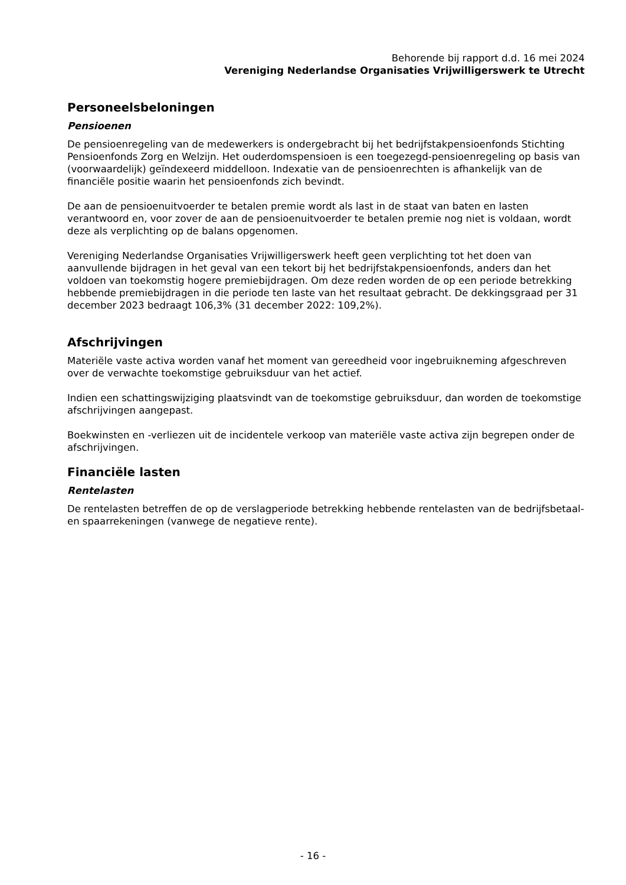Behorende bij rapport d.d. 16 mei 2024
Vereniging Nederlandse Organisaties Vrijwilligerswerk te Utrecht
Personeelsbeloningen
Pensioenen
De pensioenregeling van de medewerkers is ondergebracht bij het bedrijfstakpensioenfonds Stichting Pensioenfonds Zorg en Welzijn. Het ouderdomspensioen is een toegezegd-pensioenregeling op basis van (voorwaardelijk) geïndexeerd middelloon. Indexatie van de pensioenrechten is afhankelijk van de financiële positie waarin het pensioenfonds zich bevindt.
De aan de pensioenuitvoerder te betalen premie wordt als last in de staat van baten en lasten verantwoord en, voor zover de aan de pensioenuitvoerder te betalen premie nog niet is voldaan, wordt deze als verplichting op de balans opgenomen.
Vereniging Nederlandse Organisaties Vrijwilligerswerk heeft geen verplichting tot het doen van aanvullende bijdragen in het geval van een tekort bij het bedrijfstakpensioenfonds, anders dan het voldoen van toekomstig hogere premiebijdragen. Om deze reden worden de op een periode betrekking hebbende premiebijdragen in die periode ten laste van het resultaat gebracht. De dekkingsgraad per 31 december 2023 bedraagt 106,3% (31 december 2022: 109,2%).
Afschrijvingen
Materiële vaste activa worden vanaf het moment van gereedheid voor ingebruikneming afgeschreven over de verwachte toekomstige gebruiksduur van het actief.
Indien een schattingswijziging plaatsvindt van de toekomstige gebruiksduur, dan worden de toekomstige afschrijvingen aangepast.
Boekwinsten en -verliezen uit de incidentele verkoop van materiële vaste activa zijn begrepen onder de afschrijvingen.
Financiële lasten
Rentelasten
De rentelasten betreffen de op de verslagperiode betrekking hebbende rentelasten van de bedrijfsbetaal- en spaarrekeningen (vanwege de negatieve rente).
- 16 -